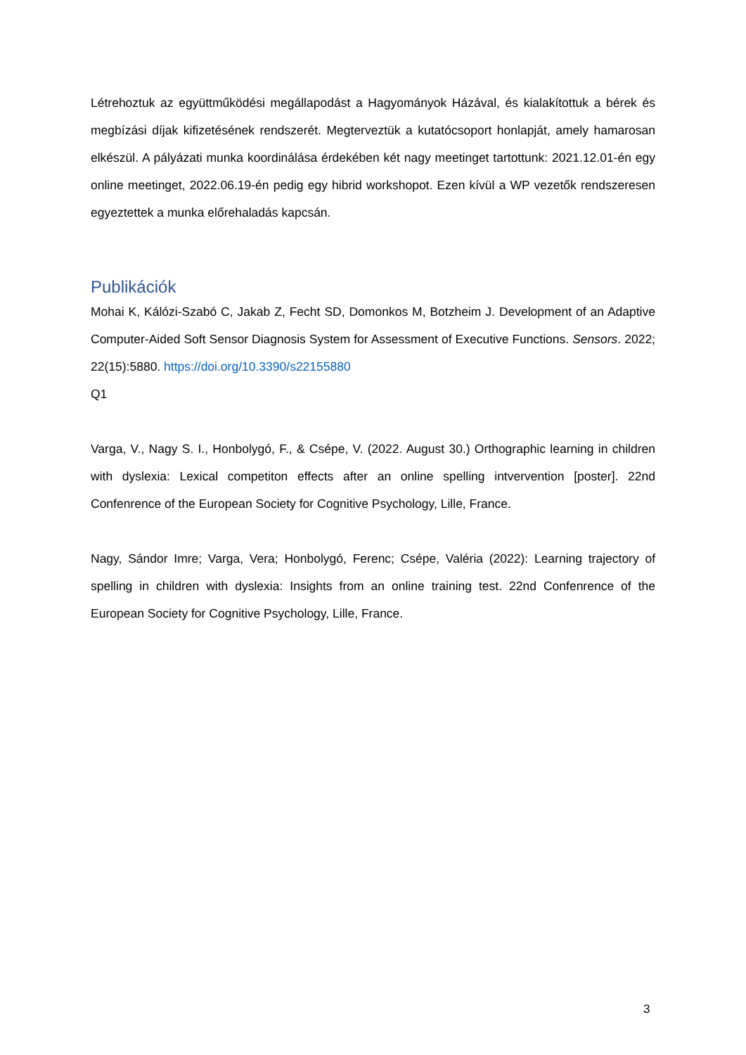Létrehoztuk az együttműködési megállapodást a Hagyományok Házával, és kialakítottuk a bérek és megbízási díjak kifizetésének rendszerét. Megterveztük a kutatócsoport honlapját, amely hamarosan elkészül. A pályázati munka koordinálása érdekében két nagy meetinget tartottunk: 2021.12.01-én egy online meetinget, 2022.06.19-én pedig egy hibrid workshopot. Ezen kívül a WP vezetők rendszeresen egyeztettek a munka előrehaladás kapcsán.
Publikációk
Mohai K, Kálózi-Szabó C, Jakab Z, Fecht SD, Domonkos M, Botzheim J. Development of an Adaptive Computer-Aided Soft Sensor Diagnosis System for Assessment of Executive Functions. Sensors. 2022; 22(15):5880. https://doi.org/10.3390/s22155880
Q1
Varga, V., Nagy S. I., Honbolygó, F., & Csépe, V. (2022. August 30.) Orthographic learning in children with dyslexia: Lexical competiton effects after an online spelling intvervention [poster]. 22nd Confenrence of the European Society for Cognitive Psychology, Lille, France.
Nagy, Sándor Imre; Varga, Vera; Honbolygó, Ferenc; Csépe, Valéria (2022): Learning trajectory of spelling in children with dyslexia: Insights from an online training test. 22nd Confenrence of the European Society for Cognitive Psychology, Lille, France.
3